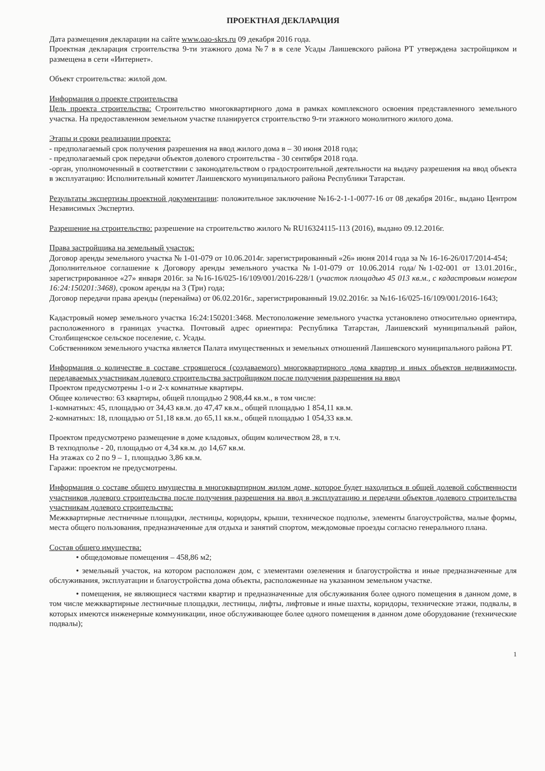ПРОЕКТНАЯ ДЕКЛАРАЦИЯ
Дата размещения декларации на сайте www.oao-skrs.ru 09 декабря 2016 года.
Проектная декларация строительства 9-ти этажного дома №7 в в селе Усады Лаишевского района РТ утверждена застройщиком и размещена в сети «Интернет».
Объект строительства: жилой дом.
Информация о проекте строительства
Цель проекта строительства: Строительство многоквартирного дома в рамках комплексного освоения представленного земельного участка. На предоставленном земельном участке планируется строительство 9-ти этажного монолитного жилого дома.
Этапы и сроки реализации проекта:
- предполагаемый срок получения разрешения на ввод жилого дома в – 30 июня 2018 года;
- предполагаемый срок передачи объектов долевого строительства - 30 сентября 2018 года.
-орган, уполномоченный в соответствии с законодательством о градостроительной деятельности на выдачу разрешения на ввод объекта в эксплуатацию: Исполнительный комитет Лаишевского муниципального района Республики Татарстан.
Результаты экспертизы проектной документации: положительное заключение №16-2-1-1-0077-16 от 08 декабря 2016г., выдано Центром Независимых Экспертиз.
Разрешение на строительство: разрешение на строительство жилого № RU16324115-113 (2016), выдано 09.12.2016г.
Права застройщика на земельный участок:
Договор аренды земельного участка № 1-01-079 от 10.06.2014г. зарегистрированный «26» июня 2014 года за № 16-16-26/017/2014-454;
Дополнительное соглашение к Договору аренды земельного участка №1-01-079 от 10.06.2014 года/№1-02-001 от 13.01.2016г., зарегистрированное «27» января 2016г. за №16-16/025-16/109/001/2016-228/1 (участок площадью 45 013 кв.м., с кадастровым номером 16:24:150201:3468), сроком аренды на 3 (Три) года;
Договор передачи права аренды (перенайма) от 06.02.2016г., зарегистрированный 19.02.2016г. за №16-16/025-16/109/001/2016-1643;
Кадастровый номер земельного участка 16:24:150201:3468. Местоположение земельного участка установлено относительно ориентира, расположенного в границах участка. Почтовый адрес ориентира: Республика Татарстан, Лаишевский муниципальный район, Столбищенское сельское поселение, с. Усады.
Собственником земельного участка является Палата имущественных и земельных отношений Лаишевского муниципального района РТ.
Информация о количестве в составе строящегося (создаваемого) многоквартирного дома квартир и иных объектов недвижимости, передаваемых участникам долевого строительства застройщиком после получения разрешения на ввод
Проектом предусмотрены 1-о и 2-х комнатные квартиры.
Общее количество: 63 квартиры, общей площадью 2 908,44 кв.м., в том числе:
1-комнатных: 45, площадью от 34,43 кв.м. до 47,47 кв.м., общей площадью 1 854,11 кв.м.
2-комнатных: 18, площадью от 51,18 кв.м. до 65,11 кв.м., общей площадью 1 054,33 кв.м.
Проектом предусмотрено размещение в доме кладовых, общим количеством 28, в т.ч.
В техподполье - 20, площадью от 4,34 кв.м. до 14,67 кв.м.
На этажах со 2 по 9 – 1, площадью 3,86 кв.м.
Гаражи: проектом не предусмотрены.
Информация о составе общего имущества в многоквартирном жилом доме, которое будет находиться в общей долевой собственности участников долевого строительства после получения разрешения на ввод в эксплуатацию и передачи объектов долевого строительства участникам долевого строительства:
Межквартирные лестничные площадки, лестницы, коридоры, крыши, техническое подполье, элементы благоустройства, малые формы, места общего пользования, предназначенные для отдыха и занятий спортом, междомовые проезды согласно генерального плана.
Состав общего имущества:
• общедомовые помещения – 458,86 м2;
• земельный участок, на котором расположен дом, с элементами озеленения и благоустройства и иные предназначенные для обслуживания, эксплуатации и благоустройства дома объекты, расположенные на указанном земельном участке.
• помещения, не являющиеся частями квартир и предназначенные для обслуживания более одного помещения в данном доме, в том числе межквартирные лестничные площадки, лестницы, лифты, лифтовые и иные шахты, коридоры, технические этажи, подвалы, в которых имеются инженерные коммуникации, иное обслуживающее более одного помещения в данном доме оборудование (технические подвалы);
1